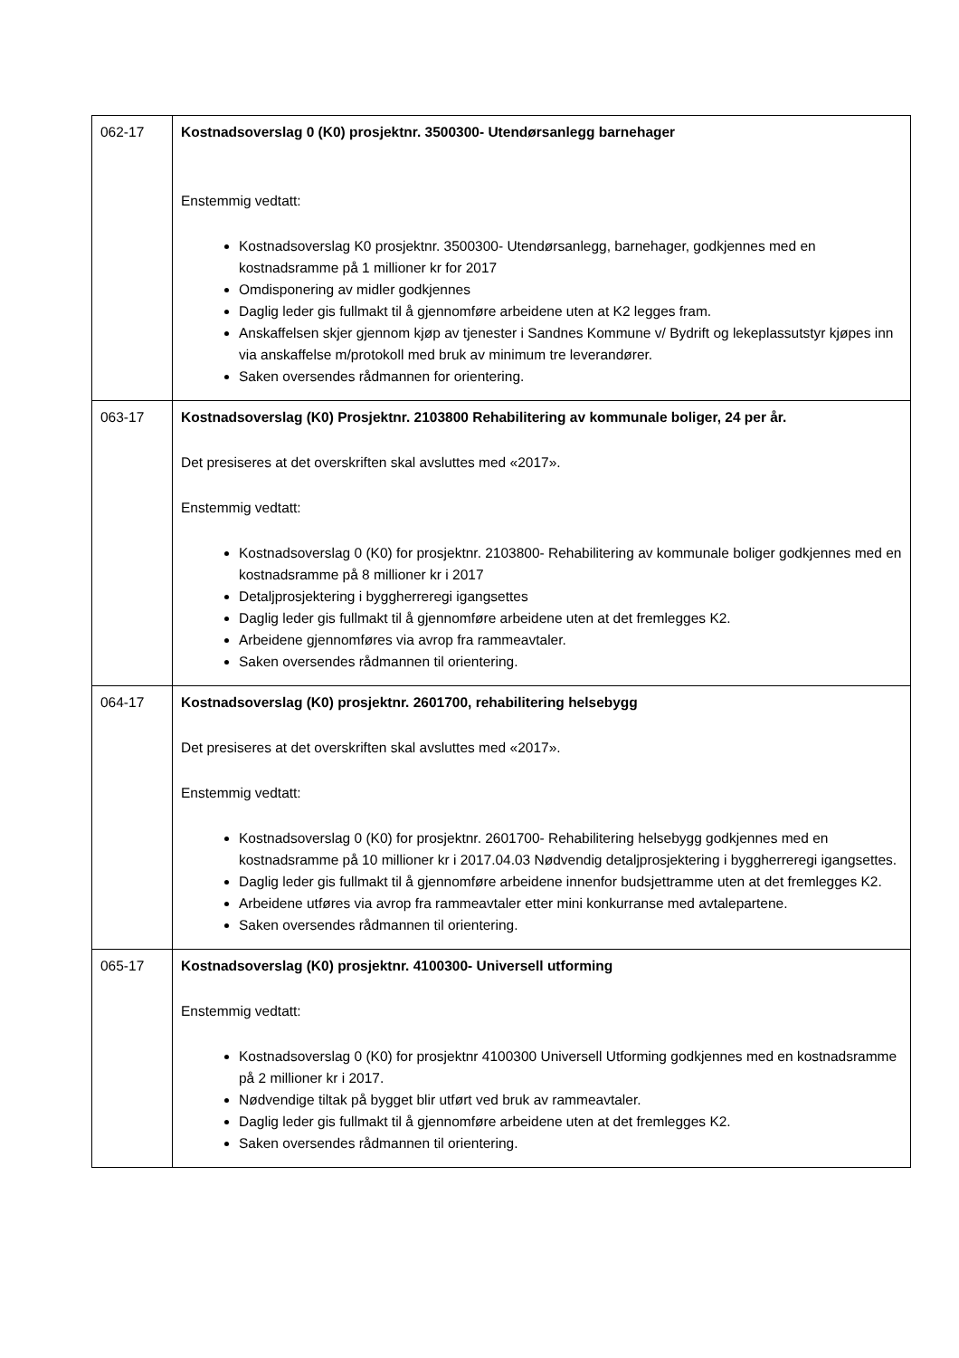| 062-17 | Kostnadsoverslag 0 (K0) prosjektnr. 3500300- Utendørsanlegg barnehager Enstemmig vedtatt: Kostnadsoverslag K0 prosjektnr. 3500300- Utendørsanlegg, barnehager, godkjennes med en kostnadsramme på 1 millioner kr for 2017 Omdisponering av midler godkjennes Daglig leder gis fullmakt til å gjennomføre arbeidene uten at K2 legges fram. Anskaffelsen skjer gjennom kjøp av tjenester i Sandnes Kommune v/ Bydrift og lekeplassutstyr kjøpes inn via anskaffelse m/protokoll med bruk av minimum tre leverandører. Saken oversendes rådmannen for orientering. |
| 063-17 | Kostnadsoverslag (K0) Prosjektnr. 2103800 Rehabilitering av kommunale boliger, 24 per år. Det presiseres at det overskriften skal avsluttes med «2017». Enstemmig vedtatt: Kostnadsoverslag 0 (K0) for prosjektnr. 2103800- Rehabilitering av kommunale boliger godkjennes med en kostnadsramme på 8 millioner kr i 2017 Detaljprosjektering i byggherreregi igangsettes Daglig leder gis fullmakt til å gjennomføre arbeidene uten at det fremlegges K2. Arbeidene gjennomføres via avrop fra rammeavtaler. Saken oversendes rådmannen til orientering. |
| 064-17 | Kostnadsoverslag (K0) prosjektnr. 2601700, rehabilitering helsebygg Det presiseres at det overskriften skal avsluttes med «2017». Enstemmig vedtatt: Kostnadsoverslag 0 (K0) for prosjektnr. 2601700- Rehabilitering helsebygg godkjennes med en kostnadsramme på 10 millioner kr i 2017.04.03 Nødvendig detaljprosjektering i byggherreregi igangsettes. Daglig leder gis fullmakt til å gjennomføre arbeidene innenfor budsjettramme uten at det fremlegges K2. Arbeidene utføres via avrop fra rammeavtaler etter mini konkurranse med avtalepartene. Saken oversendes rådmannen til orientering. |
| 065-17 | Kostnadsoverslag (K0) prosjektnr. 4100300- Universell utforming Enstemmig vedtatt: Kostnadsoverslag 0 (K0) for prosjektnr 4100300 Universell Utforming godkjennes med en kostnadsramme på 2 millioner kr i 2017. Nødvendige tiltak på bygget blir utført ved bruk av rammeavtaler. Daglig leder gis fullmakt til å gjennomføre arbeidene uten at det fremlegges K2. Saken oversendes rådmannen til orientering. |